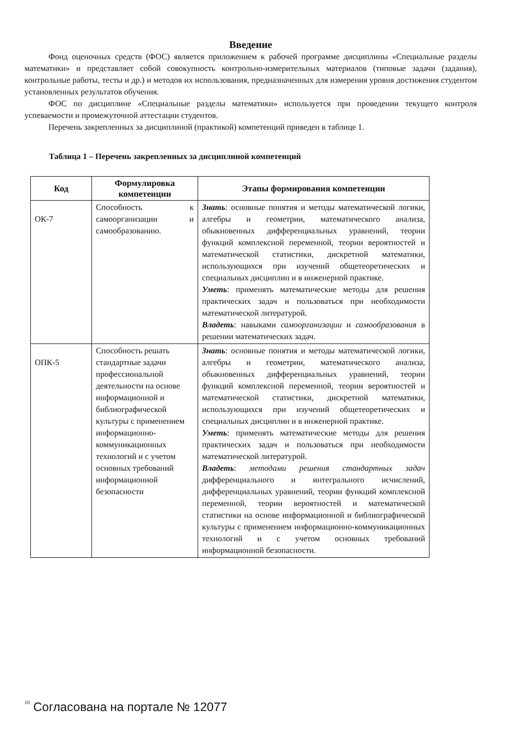Введение
Фонд оценочных средств (ФОС) является приложением к рабочей программе дисциплины «Специальные разделы математики» и представляет собой совокупность контрольно-измерительных материалов (типовые задачи (задания), контрольные работы, тесты и др.) и методов их использования, предназначенных для измерения уровня достижения студентом установленных результатов обучения.
ФОС по дисциплине «Специальные разделы математики» используется при проведении текущего контроля успеваемости и промежуточной аттестации студентов.
Перечень закрепленных за дисциплиной (практикой) компетенций приведен в таблице 1.
Таблица 1 – Перечень закрепленных за дисциплиной компетенций
| Код | Формулировка компетенции | Этапы формирования компетенции |
| --- | --- | --- |
| ОК-7 | Способность к самоорганизации и самообразованию. | Знать : основные понятия и методы математической логики, алгебры и геометрии, математического анализа, обыкновенных дифференциальных уравнений, теории функций комплексной переменной, теории вероятностей и математической статистики, дискретной математики, использующихся при изучений общетеоретических и специальных дисциплин и в инженерной практике. Уметь : применять математические методы для решения практических задач и пользоваться при необходимости математической литературой. Владеть : навыками самоорганизации и самообразования в решении математических задач. |
| ОПК-5 | Способность решать стандартные задачи профессиональной деятельности на основе информационной и библиографической культуры с применением информационно-коммуникационных технологий и с учетом основных требований информационной безопасности | Знать : основные понятия и методы математической логики, алгебры и геометрии, математического анализа, обыкновенных дифференциальных уравнений, теории функций комплексной переменной, теории вероятностей и математической статистики, дискретной математики, использующихся при изучений общетеоретических и специальных дисциплин и в инженерной практике. Уметь : применять математические методы для решения практических задач и пользоваться при необходимости математической литературой. Владеть : методами решения стандартных задач дифференциального и интегрального исчислений, дифференциальных уравнений, теории функций комплексной переменной, теории вероятностей и математической статистики на основе информационной и библиографической культуры с применением информационно-коммуникационных технологий и с учетом основных требований информационной безопасности. |
10
Согласована на портале № 12077